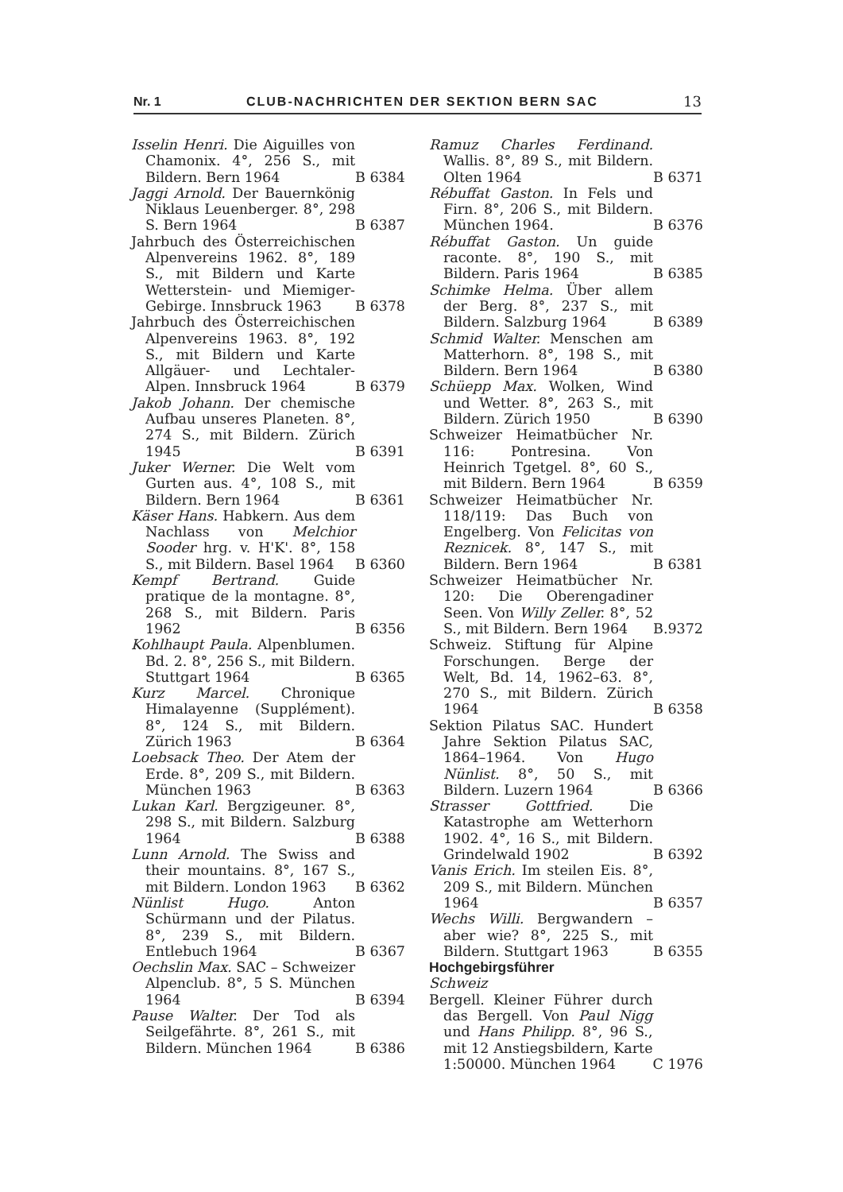Nr. 1 CLUB-NACHRICHTEN DER SEKTION BERN SAC 13
Isselin Henri. Die Aiguilles von Chamonix. 4°, 256 S., mit Bildern. Bern 1964
B 6384
Jaggi Arnold. Der Bauernkönig Niklaus Leuenberger. 8°, 298 S. Bern 1964
B 6387
Jahrbuch des Österreichischen Alpenvereins 1962. 8°, 189 S., mit Bildern und Karte Wetterstein- und Miemiger-Gebirge. Innsbruck 1963
B 6378
Jahrbuch des Österreichischen Alpenvereins 1963. 8°, 192 S., mit Bildern und Karte Allgäuer- und Lechtaler-Alpen. Innsbruck 1964
B 6379
Jakob Johann. Der chemische Aufbau unseres Planeten. 8°, 274 S., mit Bildern. Zürich 1945
B 6391
Juker Werner. Die Welt vom Gurten aus. 4°, 108 S., mit Bildern. Bern 1964
B 6361
Käser Hans. Habkern. Aus dem Nachlass von Melchior Sooder hrg. v. H'K'. 8°, 158 S., mit Bildern. Basel 1964
B 6360
Kempf Bertrand. Guide pratique de la montagne. 8°, 268 S., mit Bildern. Paris 1962
B 6356
Kohlhaupt Paula. Alpenblumen. Bd. 2. 8°, 256 S., mit Bildern. Stuttgart 1964
B 6365
Kurz Marcel. Chronique Himalayenne (Supplément). 8°, 124 S., mit Bildern. Zürich 1963
B 6364
Loebsack Theo. Der Atem der Erde. 8°, 209 S., mit Bildern. München 1963
B 6363
Lukan Karl. Bergzigeuner. 8°, 298 S., mit Bildern. Salzburg 1964
B 6388
Lunn Arnold. The Swiss and their mountains. 8°, 167 S., mit Bildern. London 1963
B 6362
Nünlist Hugo. Anton Schürmann und der Pilatus. 8°, 239 S., mit Bildern. Entlebuch 1964
B 6367
Oechslin Max. SAC – Schweizer Alpenclub. 8°, 5 S. München 1964
B 6394
Pause Walter. Der Tod als Seilgefährte. 8°, 261 S., mit Bildern. München 1964
B 6386
Ramuz Charles Ferdinand. Wallis. 8°, 89 S., mit Bildern. Olten 1964
B 6371
Rébuffat Gaston. In Fels und Firn. 8°, 206 S., mit Bildern. München 1964.
B 6376
Rébuffat Gaston. Un guide raconte. 8°, 190 S., mit Bildern. Paris 1964
B 6385
Schimke Helma. Über allem der Berg. 8°, 237 S., mit Bildern. Salzburg 1964
B 6389
Schmid Walter. Menschen am Matterhorn. 8°, 198 S., mit Bildern. Bern 1964
B 6380
Schüepp Max. Wolken, Wind und Wetter. 8°, 263 S., mit Bildern. Zürich 1950
B 6390
Schweizer Heimatbücher Nr. 116: Pontresina. Von Heinrich Tgetgel. 8°, 60 S., mit Bildern. Bern 1964
B 6359
Schweizer Heimatbücher Nr. 118/119: Das Buch von Engelberg. Von Felicitas von Reznicek. 8°, 147 S., mit Bildern. Bern 1964
B 6381
Schweizer Heimatbücher Nr. 120: Die Oberengadiner Seen. Von Willy Zeller. 8°, 52 S., mit Bildern. Bern 1964
B.9372
Schweiz. Stiftung für Alpine Forschungen. Berge der Welt, Bd. 14, 1962–63. 8°, 270 S., mit Bildern. Zürich 1964
B 6358
Sektion Pilatus SAC. Hundert Jahre Sektion Pilatus SAC, 1864–1964. Von Hugo Nünlist. 8°, 50 S., mit Bildern. Luzern 1964
B 6366
Strasser Gottfried. Die Katastrophe am Wetterhorn 1902. 4°, 16 S., mit Bildern. Grindelwald 1902
B 6392
Vanis Erich. Im steilen Eis. 8°, 209 S., mit Bildern. München 1964
B 6357
Wechs Willi. Bergwandern – aber wie? 8°, 225 S., mit Bildern. Stuttgart 1963
B 6355
Hochgebirgsführer
Schweiz
Bergell. Kleiner Führer durch das Bergell. Von Paul Nigg und Hans Philipp. 8°, 96 S., mit 12 Anstiegsbildern, Karte 1:50000. München 1964
C 1976